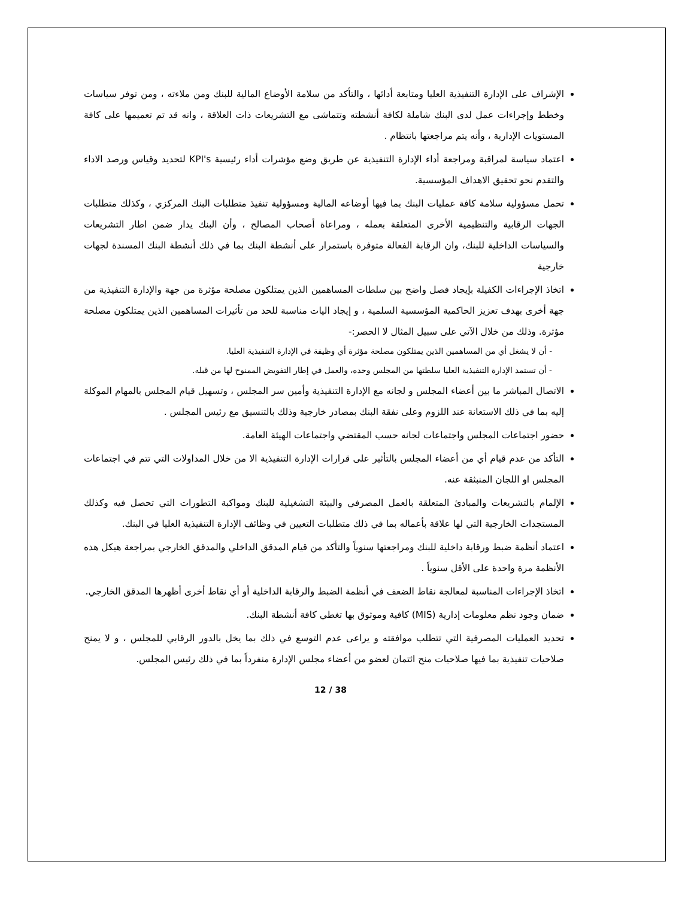الإشراف على الإدارة التنفيذية العليا ومتابعة أدائها ، والتأكد من سلامة الأوضاع المالية للبنك ومن ملاءته ، ومن توفر سياسات وخطط وإجراءات عمل لدى البنك شاملة لكافة أنشطته وتتماشى مع التشريعات ذات العلاقة ، وانه قد تم تعميمها على كافة المستويات الإدارية ، وأنه يتم مراجعتها بانتظام .
اعتماد سياسة لمراقبة ومراجعة أداء الإدارة التنفيذية عن طريق وضع مؤشرات أداء رئيسية KPI's لتحديد وقياس ورصد الاداء والتقدم نحو تحقيق الاهداف المؤسسية.
تحمل مسؤولية سلامة كافة عمليات البنك بما فيها أوضاعه المالية ومسؤولية تنفيذ متطلبات البنك المركزي ، وكذلك متطلبات الجهات الرقابية والتنظيمية الأخرى المتعلقة بعمله ، ومراعاة أصحاب المصالح ، وأن البنك يدار ضمن اطار التشريعات والسياسات الداخلية للبنك، وان الرقابة الفعالة متوفرة باستمرار على أنشطة البنك بما في ذلك أنشطة البنك المسندة لجهات خارجية
اتخاذ الإجراءات الكفيلة بإيجاد فصل واضح بين سلطات المساهمين الذين يمتلكون مصلحة مؤثرة من جهة والإدارة التنفيذية من جهة أخرى بهدف تعزيز الحاكمية المؤسسية السلمية ، و إيجاد اليات مناسبة للحد من تأثيرات المساهمين الذين يمتلكون مصلحة مؤثرة. وذلك من خلال الآتي على سبيل المثال لا الحصر:-
- أن لا يشغل أي من المساهمين الذين يمتلكون مصلحة مؤثرة أي وظيفة في الإدارة التنفيذية العليا.
- أن تستمد الإدارة التنفيذية العليا سلطتها من المجلس وحده، والعمل في إطار التفويض الممنوح لها من قبله.
الاتصال المباشر ما بين أعضاء المجلس و لجانه مع الإدارة التنفيذية وأمين سر المجلس ، وتسهيل قيام المجلس بالمهام الموكلة إليه بما في ذلك الاستعانة عند اللزوم وعلى نفقة البنك بمصادر خارجية وذلك بالتنسيق مع رئيس المجلس .
حضور اجتماعات المجلس واجتماعات لجانه حسب المقتضي واجتماعات الهيئة العامة.
التأكد من عدم قيام أي من أعضاء المجلس بالتأثير على قرارات الإدارة التنفيذية الا من خلال المداولات التي تتم في اجتماعات المجلس او اللجان المنبثقة عنه.
الإلمام بالتشريعات والمبادئ المتعلقة بالعمل المصرفي والبيئة التشغيلية للبنك ومواكبة التطورات التي تحصل فيه وكذلك المستجدات الخارجية التي لها علاقة بأعماله بما في ذلك متطلبات التعيين في وظائف الإدارة التنفيذية العليا في البنك.
اعتماد أنظمة ضبط ورقابة داخلية للبنك ومراجعتها سنوياً والتأكد من قيام المدقق الداخلي والمدقق الخارجي بمراجعة هيكل هذه الأنظمة مرة واحدة على الأقل سنوياً .
اتخاذ الإجراءات المناسبة لمعالجة نقاط الضعف في أنظمة الضبط والرقابة الداخلية أو أي نقاط أخرى أظهرها المدقق الخارجي.
ضمان وجود نظم معلومات إدارية (MIS) كافية وموثوق بها تغطي كافة أنشطة البنك.
تحديد العمليات المصرفية التي تتطلب موافقته و يراعى عدم التوسع في ذلك بما يخل بالدور الرقابي للمجلس ، و لا يمنح صلاحيات تنفيذية بما فيها صلاحيات منح ائتمان لعضو من أعضاء مجلس الإدارة منفرداً بما في ذلك رئيس المجلس.
12 / 38